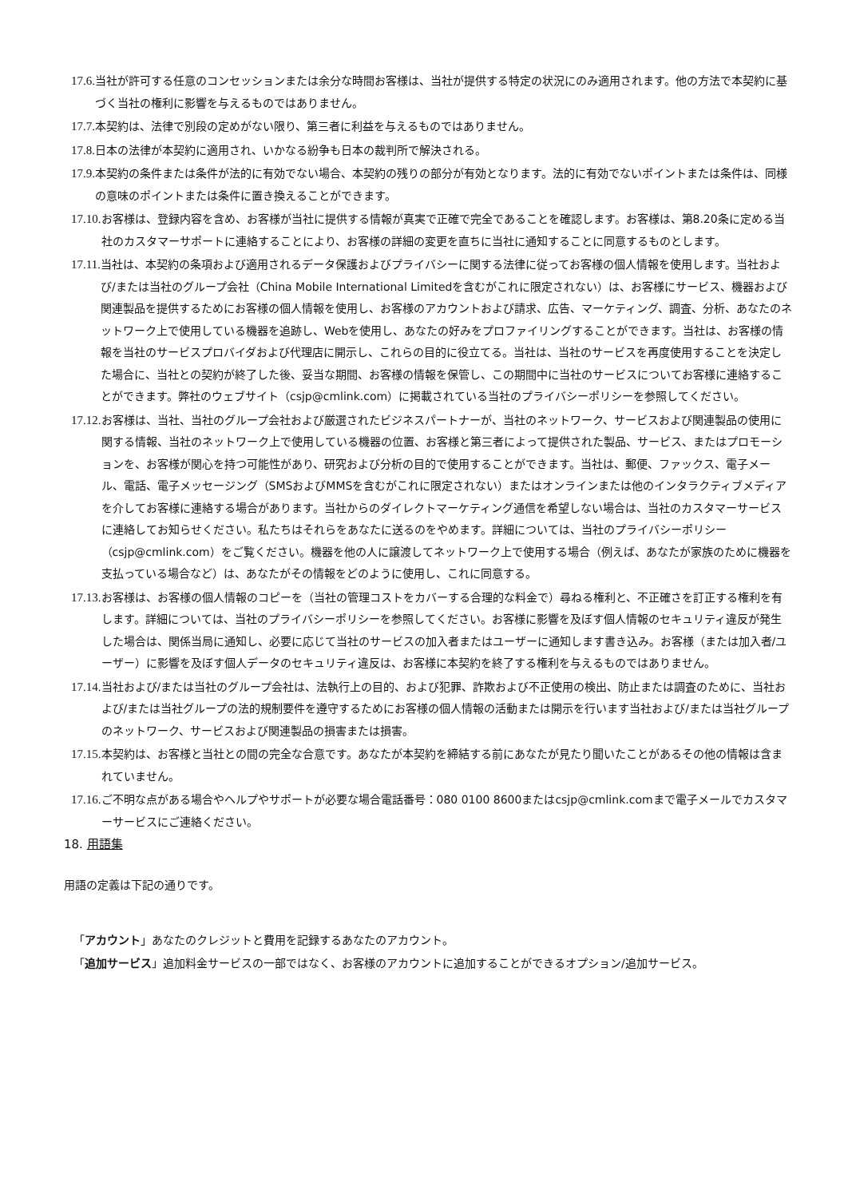17.6. 当社が許可する任意のコンセッションまたは余分な時間お客様は、当社が提供する特定の状況にのみ適用されます。他の方法で本契約に基づく当社の権利に影響を与えるものではありません。
17.7. 本契約は、法律で別段の定めがない限り、第三者に利益を与えるものではありません。
17.8. 日本の法律が本契約に適用され、いかなる紛争も日本の裁判所で解決される。
17.9. 本契約の条件または条件が法的に有効でない場合、本契約の残りの部分が有効となります。法的に有効でないポイントまたは条件は、同様の意味のポイントまたは条件に置き換えることができます。
17.10. お客様は、登録内容を含め、お客様が当社に提供する情報が真実で正確で完全であることを確認します。お客様は、第8.20条に定める当社のカスタマーサポートに連絡することにより、お客様の詳細の変更を直ちに当社に通知することに同意するものとします。
17.11. 当社は、本契約の条項および適用されるデータ保護およびプライバシーに関する法律に従ってお客様の個人情報を使用します。当社および/または当社のグループ会社（China Mobile International Limitedを含むがこれに限定されない）は、お客様にサービス、機器および関連製品を提供するためにお客様の個人情報を使用し、お客様のアカウントおよび請求、広告、マーケティング、調査、分析、あなたのネットワーク上で使用している機器を追跡し、Webを使用し、あなたの好みをプロファイリングすることができます。当社は、お客様の情報を当社のサービスプロバイダおよび代理店に開示し、これらの目的に役立てる。当社は、当社のサービスを再度使用することを決定した場合に、当社との契約が終了した後、妥当な期間、お客様の情報を保管し、この期間中に当社のサービスについてお客様に連絡することができます。弊社のウェブサイト（csjp@cmlink.com）に掲載されている当社のプライバシーポリシーを参照してください。
17.12. お客様は、当社、当社のグループ会社および厳選されたビジネスパートナーが、当社のネットワーク、サービスおよび関連製品の使用に関する情報、当社のネットワーク上で使用している機器の位置、お客様と第三者によって提供された製品、サービス、またはプロモーションを、お客様が関心を持つ可能性があり、研究および分析の目的で使用することができます。当社は、郵便、ファックス、電子メール、電話、電子メッセージング（SMSおよびMMSを含むがこれに限定されない）またはオンラインまたは他のインタラクティブメディアを介してお客様に連絡する場合があります。当社からのダイレクトマーケティング通信を希望しない場合は、当社のカスタマーサービスに連絡してお知らせください。私たちはそれらをあなたに送るのをやめます。詳細については、当社のプライバシーポリシー（csjp@cmlink.com）をご覧ください。機器を他の人に譲渡してネットワーク上で使用する場合（例えば、あなたが家族のために機器を支払っている場合など）は、あなたがその情報をどのように使用し、これに同意する。
17.13. お客様は、お客様の個人情報のコピーを（当社の管理コストをカバーする合理的な料金で）尋ねる権利と、不正確さを訂正する権利を有します。詳細については、当社のプライバシーポリシーを参照してください。お客様に影響を及ぼす個人情報のセキュリティ違反が発生した場合は、関係当局に通知し、必要に応じて当社のサービスの加入者またはユーザーに通知します書き込み。お客様（または加入者/ユーザー）に影響を及ぼす個人データのセキュリティ違反は、お客様に本契約を終了する権利を与えるものではありません。
17.14. 当社および/または当社のグループ会社は、法執行上の目的、および犯罪、詐欺および不正使用の検出、防止または調査のために、当社および/または当社グループの法的規制要件を遵守するためにお客様の個人情報の活動または開示を行います当社および/または当社グループのネットワーク、サービスおよび関連製品の損害または損害。
17.15. 本契約は、お客様と当社との間の完全な合意です。あなたが本契約を締結する前にあなたが見たり聞いたことがあるその他の情報は含まれていません。
17.16. ご不明な点がある場合やヘルプやサポートが必要な場合電話番号：080 0100 8600またはcsjp@cmlink.comまで電子メールでカスタマーサービスにご連絡ください。
18. 用語集
用語の定義は下記の通りです。
「アカウント」あなたのクレジットと費用を記録するあなたのアカウント。
「追加サービス」追加料金サービスの一部ではなく、お客様のアカウントに追加することができるオプション/追加サービス。